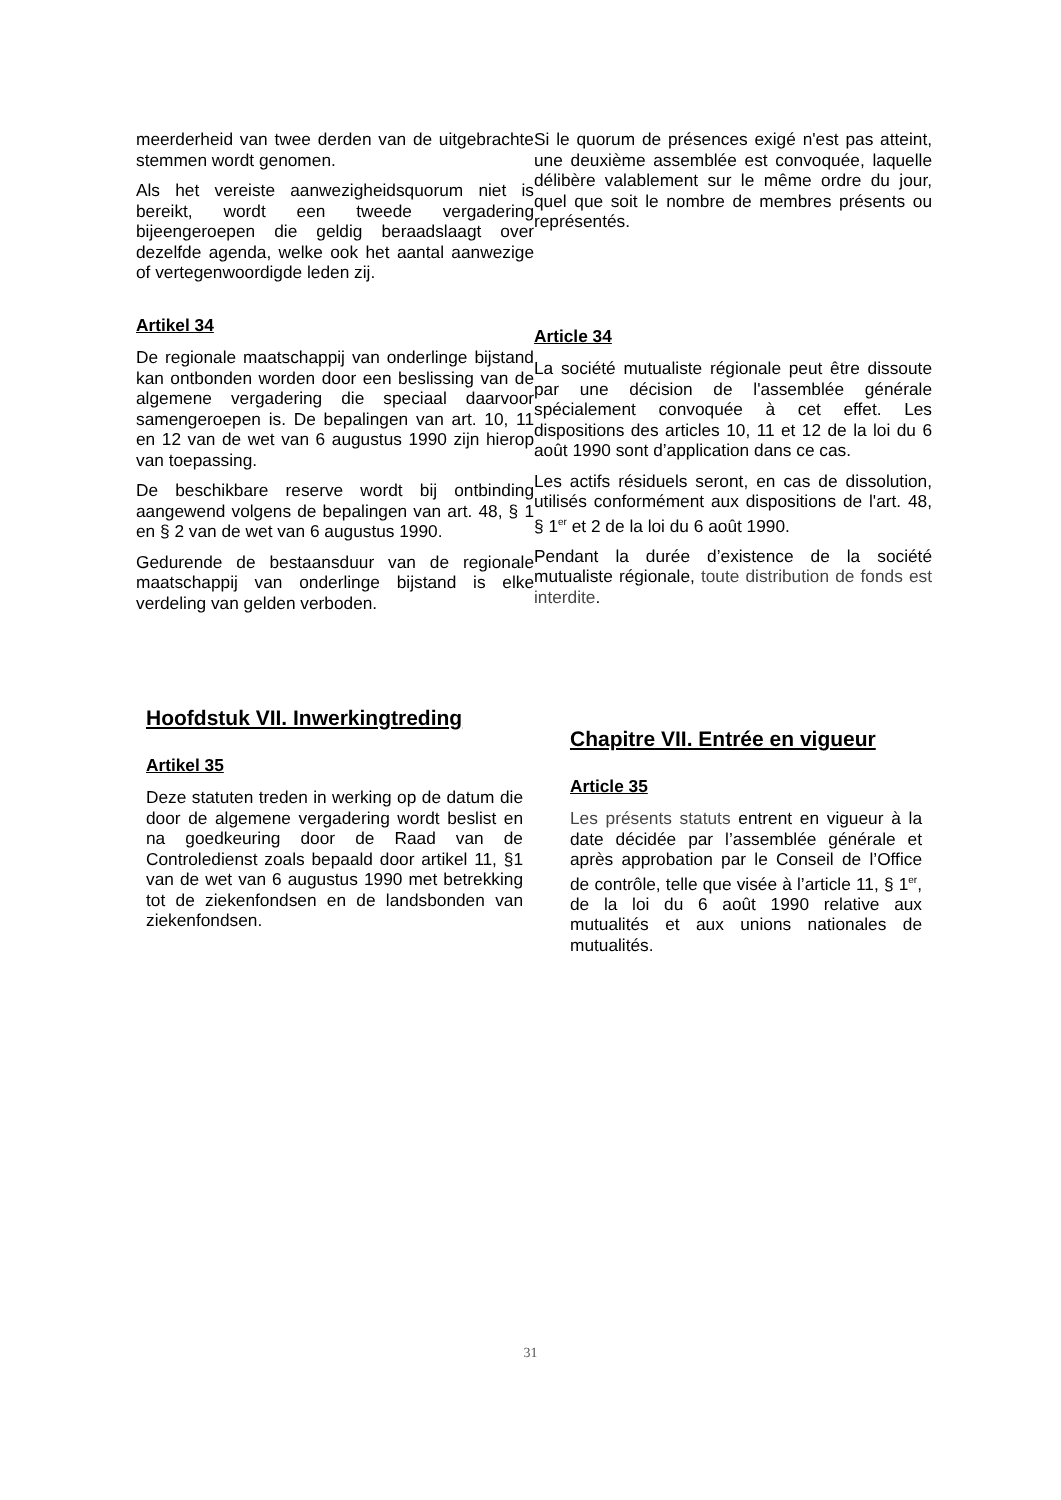meerderheid van twee derden van de uitgebrachte stemmen wordt genomen.
Als het vereiste aanwezigheidsquorum niet is bereikt, wordt een tweede vergadering bijeengeroepen die geldig beraadslaagt over dezelfde agenda, welke ook het aantal aanwezige of vertegenwoordigde leden zij.
Artikel 34
De regionale maatschappij van onderlinge bijstand kan ontbonden worden door een beslissing van de algemene vergadering die speciaal daarvoor samengeroepen is. De bepalingen van art. 10, 11 en 12 van de wet van 6 augustus 1990 zijn hierop van toepassing.
De beschikbare reserve wordt bij ontbinding aangewend volgens de bepalingen van art. 48, § 1 en § 2 van de wet van 6 augustus 1990.
Gedurende de bestaansduur van de regionale maatschappij van onderlinge bijstand is elke verdeling van gelden verboden.
Si le quorum de présences exigé n'est pas atteint, une deuxième assemblée est convoquée, laquelle délibère valablement sur le même ordre du jour, quel que soit le nombre de membres présents ou représentés.
Article 34
La société mutualiste régionale peut être dissoute par une décision de l'assemblée générale spécialement convoquée à cet effet. Les dispositions des articles 10, 11 et 12 de la loi du 6 août 1990 sont d’application dans ce cas.
Les actifs résiduels seront, en cas de dissolution, utilisés conformément aux dispositions de l'art. 48, § 1<sup>er</sup> et 2 de la loi du 6 août 1990.
Pendant la durée d’existence de la société mutualiste régionale, toute distribution de fonds est interdite.
Hoofdstuk VII. Inwerkingtreding
Artikel 35
Deze statuten treden in werking op de datum die door de algemene vergadering wordt beslist en na goedkeuring door de Raad van de Controledienst zoals bepaald door artikel 11, §1 van de wet van 6 augustus 1990 met betrekking tot de ziekenfondsen en de landsbonden van ziekenfondsen.
Chapitre VII. Entrée en vigueur
Article 35
Les présents statuts entrent en vigueur à la date décidée par l’assemblée générale et après approbation par le Conseil de l’Office de contrôle, telle que visée à l’article 11, § 1<sup>er</sup>, de la loi du 6 août 1990 relative aux mutualités et aux unions nationales de mutualités.
31